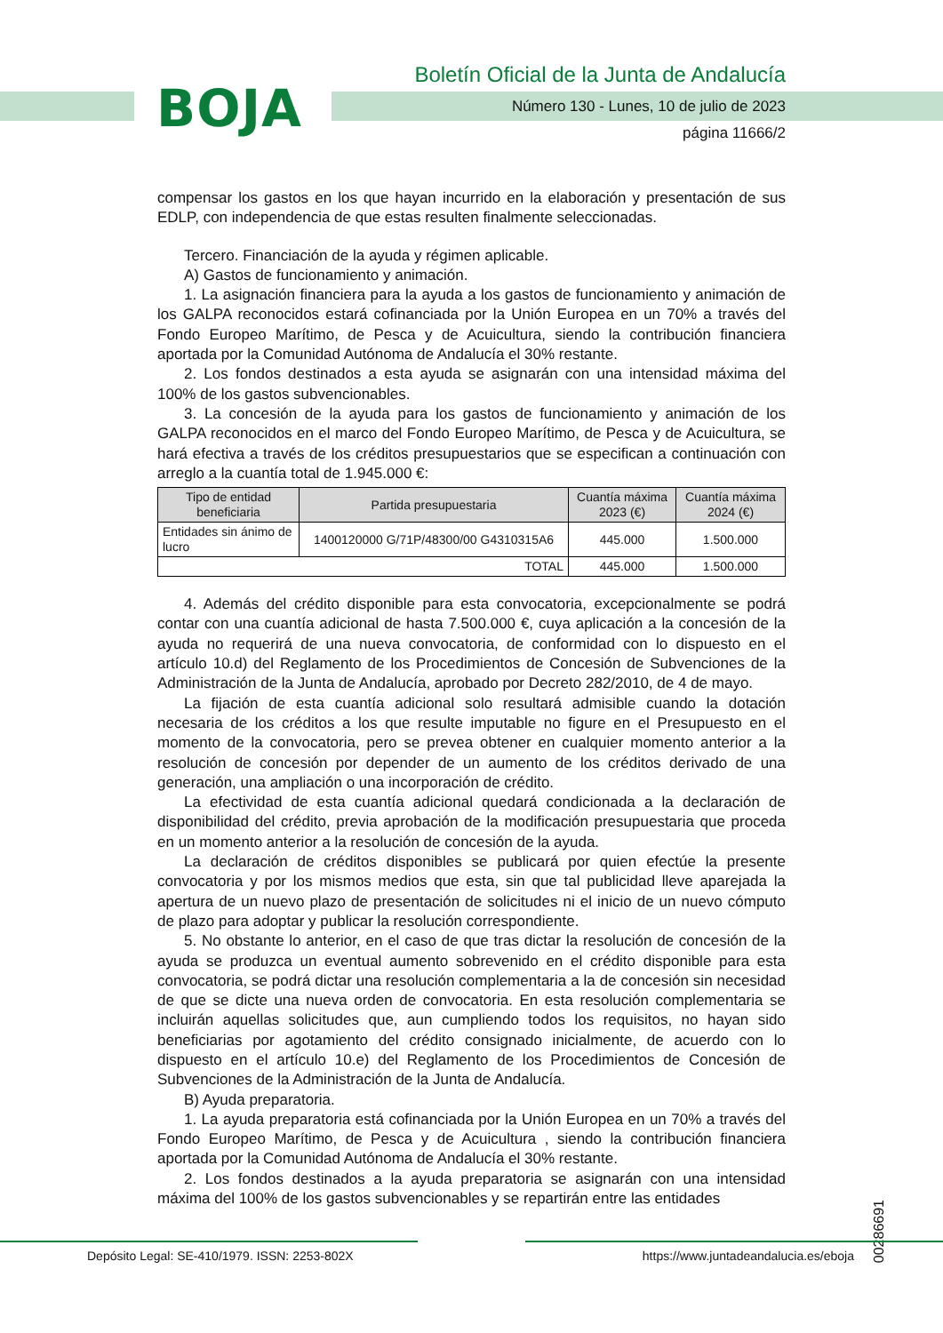BOJA
Boletín Oficial de la Junta de Andalucía
Número 130 - Lunes, 10 de julio de 2023
página 11666/2
compensar los gastos en los que hayan incurrido en la elaboración y presentación de sus EDLP, con independencia de que estas resulten finalmente seleccionadas.
Tercero. Financiación de la ayuda y régimen aplicable.
A) Gastos de funcionamiento y animación.
1. La asignación financiera para la ayuda a los gastos de funcionamiento y animación de los GALPA reconocidos estará cofinanciada por la Unión Europea en un 70% a través del Fondo Europeo Marítimo, de Pesca y de Acuicultura, siendo la contribución financiera aportada por la Comunidad Autónoma de Andalucía el 30% restante.
2. Los fondos destinados a esta ayuda se asignarán con una intensidad máxima del 100% de los gastos subvencionables.
3. La concesión de la ayuda para los gastos de funcionamiento y animación de los GALPA reconocidos en el marco del Fondo Europeo Marítimo, de Pesca y de Acuicultura, se hará efectiva a través de los créditos presupuestarios que se especifican a continuación con arreglo a la cuantía total de 1.945.000 €:
| Tipo de entidad beneficiaria | Partida presupuestaria | Cuantía máxima 2023 (€) | Cuantía máxima 2024 (€) |
| --- | --- | --- | --- |
| Entidades sin ánimo de lucro | 1400120000 G/71P/48300/00 G4310315A6 | 445.000 | 1.500.000 |
| TOTAL | | 445.000 | 1.500.000 |
4. Además del crédito disponible para esta convocatoria, excepcionalmente se podrá contar con una cuantía adicional de hasta 7.500.000 €, cuya aplicación a la concesión de la ayuda no requerirá de una nueva convocatoria, de conformidad con lo dispuesto en el artículo 10.d) del Reglamento de los Procedimientos de Concesión de Subvenciones de la Administración de la Junta de Andalucía, aprobado por Decreto 282/2010, de 4 de mayo.
La fijación de esta cuantía adicional solo resultará admisible cuando la dotación necesaria de los créditos a los que resulte imputable no figure en el Presupuesto en el momento de la convocatoria, pero se prevea obtener en cualquier momento anterior a la resolución de concesión por depender de un aumento de los créditos derivado de una generación, una ampliación o una incorporación de crédito.
La efectividad de esta cuantía adicional quedará condicionada a la declaración de disponibilidad del crédito, previa aprobación de la modificación presupuestaria que proceda en un momento anterior a la resolución de concesión de la ayuda.
La declaración de créditos disponibles se publicará por quien efectúe la presente convocatoria y por los mismos medios que esta, sin que tal publicidad lleve aparejada la apertura de un nuevo plazo de presentación de solicitudes ni el inicio de un nuevo cómputo de plazo para adoptar y publicar la resolución correspondiente.
5. No obstante lo anterior, en el caso de que tras dictar la resolución de concesión de la ayuda se produzca un eventual aumento sobrevenido en el crédito disponible para esta convocatoria, se podrá dictar una resolución complementaria a la de concesión sin necesidad de que se dicte una nueva orden de convocatoria. En esta resolución complementaria se incluirán aquellas solicitudes que, aun cumpliendo todos los requisitos, no hayan sido beneficiarias por agotamiento del crédito consignado inicialmente, de acuerdo con lo dispuesto en el artículo 10.e) del Reglamento de los Procedimientos de Concesión de Subvenciones de la Administración de la Junta de Andalucía.
B) Ayuda preparatoria.
1. La ayuda preparatoria está cofinanciada por la Unión Europea en un 70% a través del Fondo Europeo Marítimo, de Pesca y de Acuicultura , siendo la contribución financiera aportada por la Comunidad Autónoma de Andalucía el 30% restante.
2. Los fondos destinados a la ayuda preparatoria se asignarán con una intensidad máxima del 100% de los gastos subvencionables y se repartirán entre las entidades
00286691
Depósito Legal: SE-410/1979. ISSN: 2253-802X https://www.juntadeandalucia.es/eboja